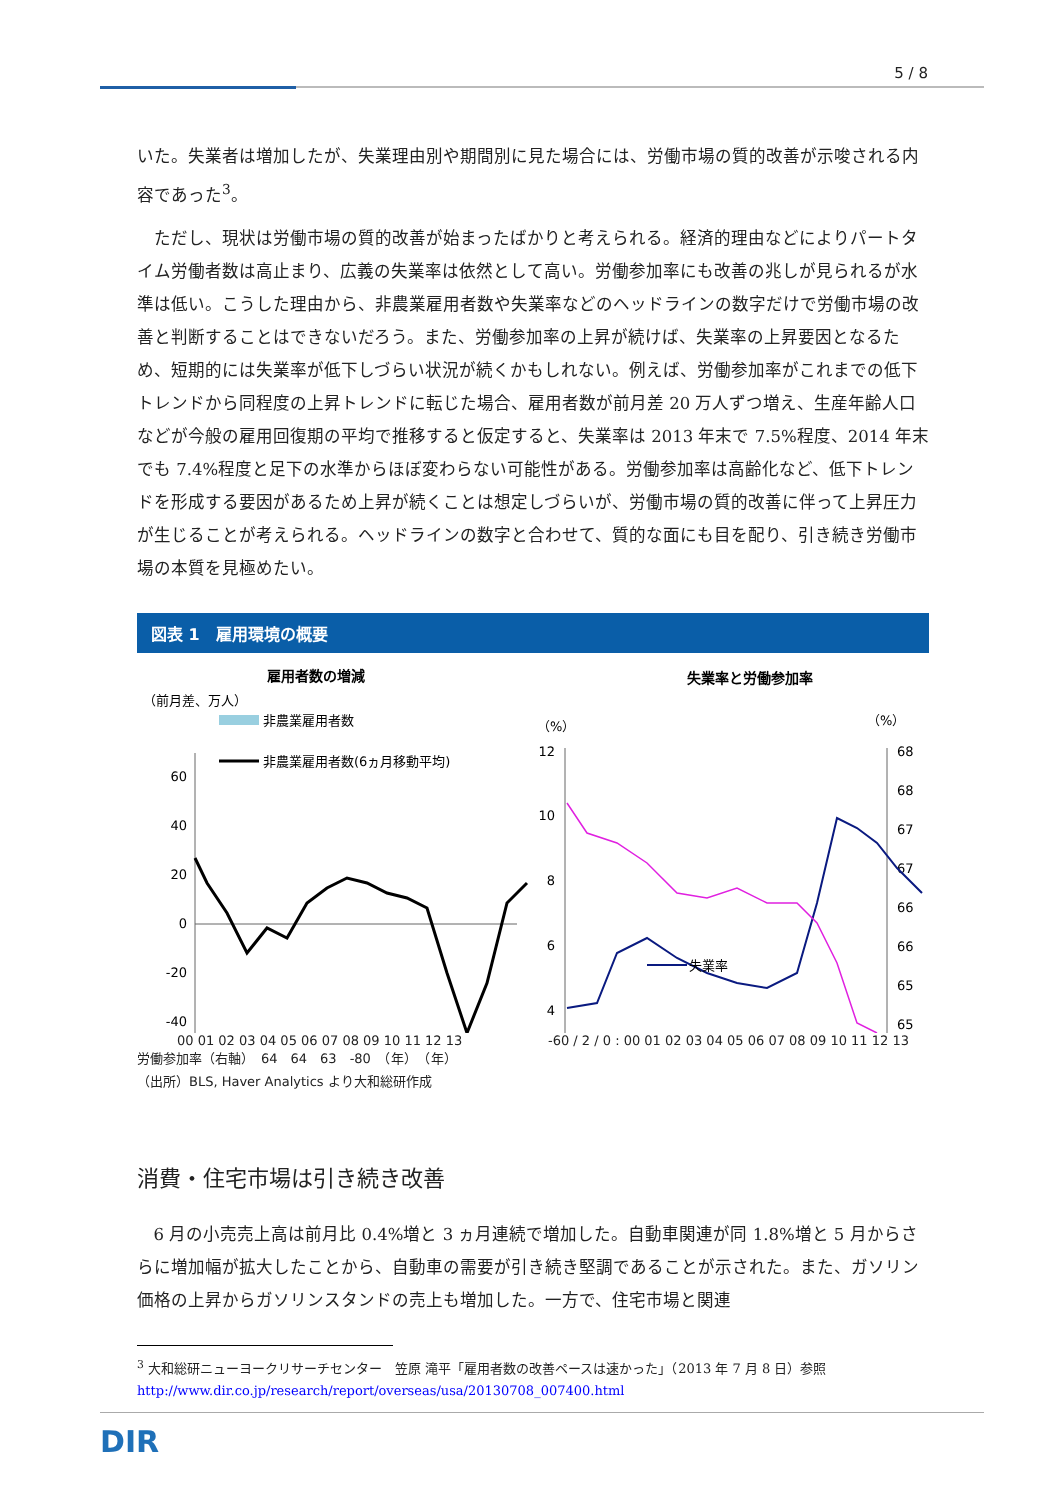5 / 8
いた。失業者は増加したが、失業理由別や期間別に見た場合には、労働市場の質的改善が示唆される内容であった<sup>3</sup>。
ただし、現状は労働市場の質的改善が始まったばかりと考えられる。経済的理由などによりパートタイム労働者数は高止まり、広義の失業率は依然として高い。労働参加率にも改善の兆しが見られるが水準は低い。こうした理由から、非農業雇用者数や失業率などのヘッドラインの数字だけで労働市場の改善と判断することはできないだろう。また、労働参加率の上昇が続けば、失業率の上昇要因となるため、短期的には失業率が低下しづらい状況が続くかもしれない。例えば、労働参加率がこれまでの低下トレンドから同程度の上昇トレンドに転じた場合、雇用者数が前月差 20 万人ずつ増え、生産年齢人口などが今般の雇用回復期の平均で推移すると仮定すると、失業率は 2013 年末で 7.5%程度、2014 年末でも 7.4%程度と足下の水準からほぼ変わらない可能性がある。労働参加率は高齢化など、低下トレンドを形成する要因があるため上昇が続くことは想定しづらいが、労働市場の質的改善に伴って上昇圧力が生じることが考えられる。ヘッドラインの数字と合わせて、質的な面にも目を配り、引き続き労働市場の本質を見極めたい。
図表 1　雇用環境の概要
雇用者数の増減
（前月差、万人）
非農業雇用者数
非農業雇用者数(6ヵ月移動平均)
60
40
20
0
-20
-40
失業率と労働参加率
（%）
（%）
12
10
8
6
4
68
68
67
67
66
66
65
65
失業率
00 01 02 03 04 05 06 07 08 09 10 11 12 13 -60 / 2 / 0 : 00 01 02 03 04 05 06 07 08 09 10 11 12 13
労働参加率（右軸）　64　64　63　-80　（年）　（年）
（出所）BLS, Haver Analytics より大和総研作成
消費・住宅市場は引き続き改善
6 月の小売売上高は前月比 0.4%増と 3 ヵ月連続で増加した。自動車関連が同 1.8%増と 5 月からさらに増加幅が拡大したことから、自動車の需要が引き続き堅調であることが示された。また、ガソリン価格の上昇からガソリンスタンドの売上も増加した。一方で、住宅市場と関連
<sup>3</sup> 大和総研ニューヨークリサーチセンター　笠原 滝平「雇用者数の改善ペースは速かった」（2013 年 7 月 8 日）参照 http://www.dir.co.jp/research/report/overseas/usa/20130708_007400.html
DIR